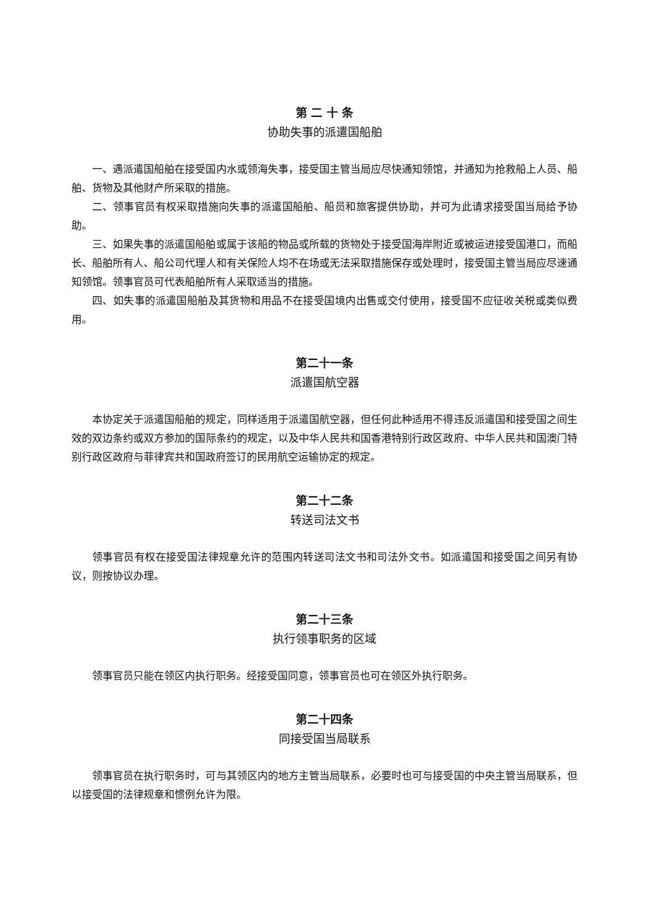第 二 十 条
协助失事的派遣国船舶
一、遇派遣国船舶在接受国内水或领海失事，接受国主管当局应尽快通知领馆，并通知为抢救船上人员、船舶、货物及其他财产所采取的措施。
二、领事官员有权采取措施向失事的派遣国船舶、船员和旅客提供协助，并可为此请求接受国当局给予协助。
三、如果失事的派遣国船舶或属于该船的物品或所载的货物处于接受国海岸附近或被运进接受国港口，而船长、船舶所有人、船公司代理人和有关保险人均不在场或无法采取措施保存或处理时，接受国主管当局应尽速通知领馆。领事官员可代表船舶所有人采取适当的措施。
四、如失事的派遣国船舶及其货物和用品不在接受国境内出售或交付使用，接受国不应征收关税或类似费用。
第二十一条
派遣国航空器
本协定关于派遣国船舶的规定，同样适用于派遣国航空器，但任何此种适用不得违反派遣国和接受国之间生效的双边条约或双方参加的国际条约的规定，以及中华人民共和国香港特别行政区政府、中华人民共和国澳门特别行政区政府与菲律宾共和国政府签订的民用航空运输协定的规定。
第二十二条
转送司法文书
领事官员有权在接受国法律规章允许的范围内转送司法文书和司法外文书。如派遣国和接受国之间另有协议，则按协议办理。
第二十三条
执行领事职务的区域
领事官员只能在领区内执行职务。经接受国同意，领事官员也可在领区外执行职务。
第二十四条
同接受国当局联系
领事官员在执行职务时，可与其领区内的地方主管当局联系，必要时也可与接受国的中央主管当局联系，但以接受国的法律规章和惯例允许为限。